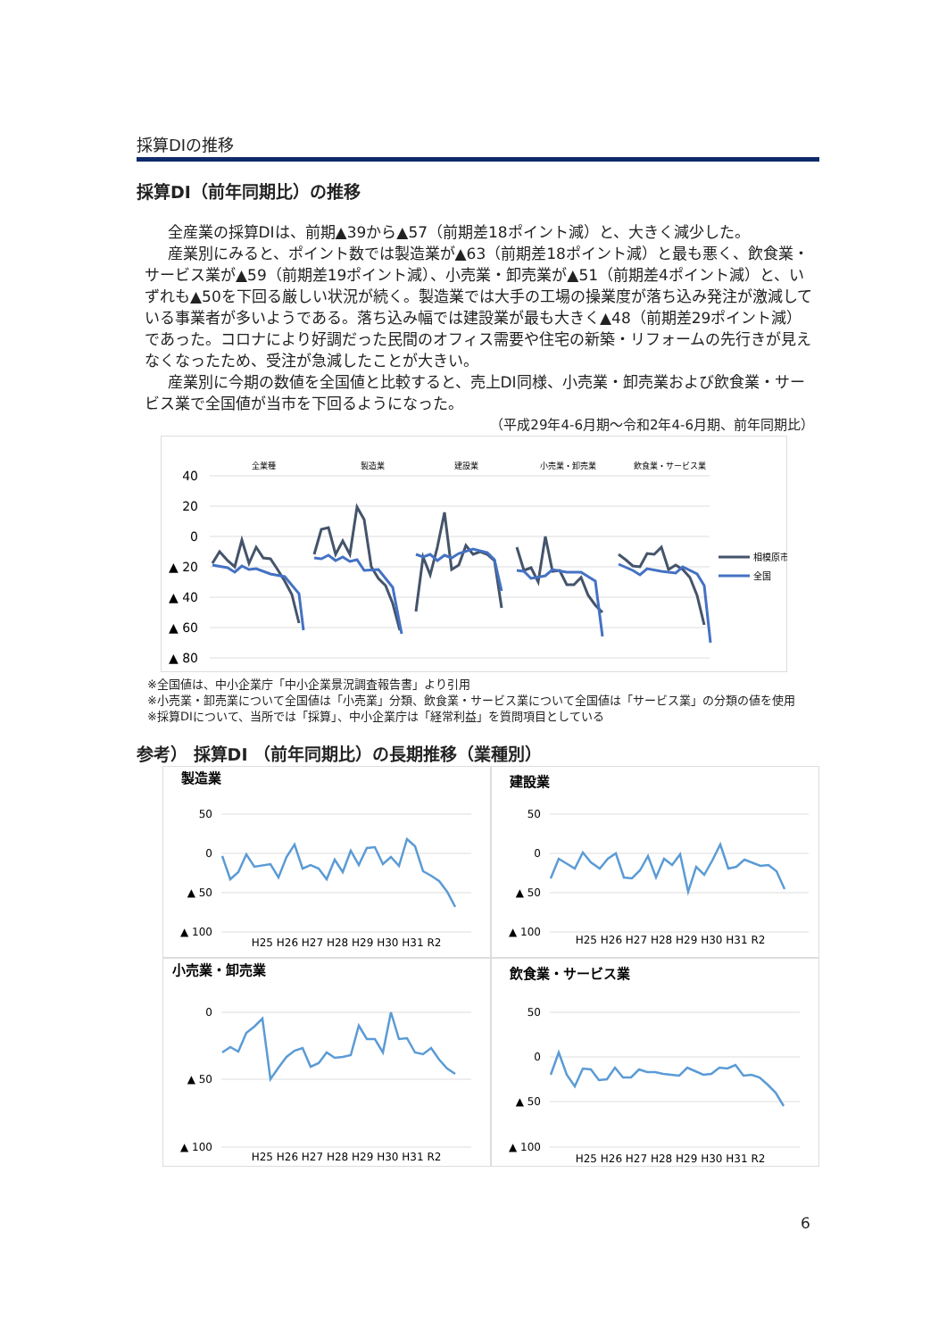採算DIの推移
採算DI（前年同期比）の推移
全産業の採算DIは、前期▲39から▲57（前期差18ポイント減）と、大きく減少した。
産業別にみると、ポイント数では製造業が▲63（前期差18ポイント減）と最も悪く、飲食業・サービス業が▲59（前期差19ポイント減）、小売業・卸売業が▲51（前期差4ポイント減）と、いずれも▲50を下回る厳しい状況が続く。製造業では大手の工場の操業度が落ち込み発注が激減している事業者が多いようである。落ち込み幅では建設業が最も大きく▲48（前期差29ポイント減）であった。コロナにより好調だった民間のオフィス需要や住宅の新築・リフォームの先行きが見えなくなったため、受注が急減したことが大きい。
産業別に今期の数値を全国値と比較すると、売上DI同様、小売業・卸売業および飲食業・サービス業で全国値が当市を下回るようになった。
（平成29年4-6月期～令和2年4-6月期、前年同期比）
全業種
製造業
建設業
小売業・卸売業
飲食業・サービス業
40
20
0
▲ 20
▲ 40
▲ 60
▲ 80
相模原市
全国
※全国値は、中小企業庁「中小企業景況調査報告書」より引用
※小売業・卸売業について全国値は「小売業」分類、飲食業・サービス業について全国値は「サービス業」の分類の値を使用
※採算DIについて、当所では「採算」、中小企業庁は「経常利益」を質問項目としている
参考） 採算DI （前年同期比）の長期推移（業種別）
製造業
50
0
▲ 50
▲ 100
H25 H26 H27 H28 H29 H30 H31 R2
建設業
50
0
▲ 50
▲ 100
H25 H26 H27 H28 H29 H30 H31 R2
小売業・卸売業
0
▲ 50
▲ 100
H25 H26 H27 H28 H29 H30 H31 R2
飲食業・サービス業
50
0
▲ 50
▲ 100
H25 H26 H27 H28 H29 H30 H31 R2
6